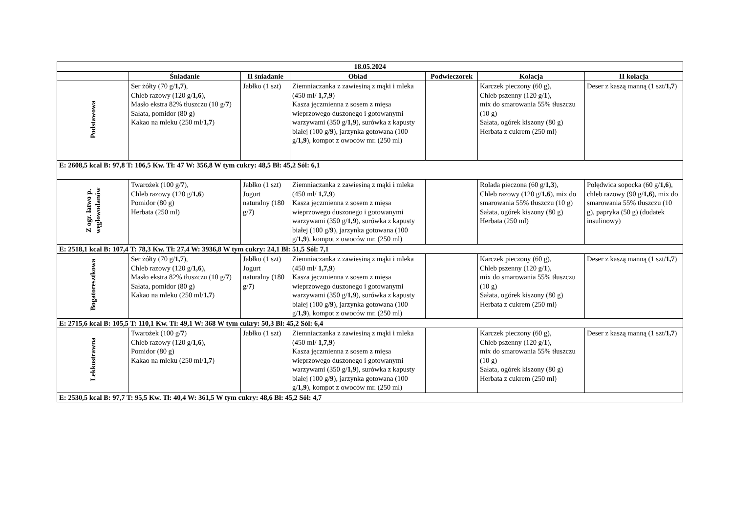| 18.05.2024 | | | | | | |
| --- | --- | --- | --- | --- | --- | --- |
| | Śniadanie | II śniadanie | Obiad | Podwieczorek | Kolacja | II kolacja |
| Podstawowa | Ser żółty (70 g/ 1,7 ), Chleb razowy (120 g/ 1,6 ), Masło ekstra 82% tłuszczu (10 g/ 7 ) Sałata, pomidor (80 g) Kakao na mleku (250 ml/ 1,7 ) | Jabłko (1 szt) | Ziemniaczanka z zawiesiną z mąki i mleka (450 ml/ 1,7,9 ) Kasza jęczmienna z sosem z mięsa wieprzowego duszonego i gotowanymi warzywami (350 g/ 1,9 ), surówka z kapusty białej (100 g/ 9 ), jarzynka gotowana (100 g/ 1,9 ), kompot z owoców mr. (250 ml) | | Karczek pieczony (60 g), Chleb pszenny (120 g/ 1 ), mix do smarowania 55% tłuszczu (10 g) Sałata, ogórek kiszony (80 g) Herbata z cukrem (250 ml) | Deser z kaszą manną (1 szt/ 1,7 ) |
| E: 2608,5 kcal B: 97,8 T: 106,5 Kw. Tł: 47 W: 356,8 W tym cukry: 48,5 Bł: 45,2 Sól: 6,1 | | | | | | |
| Z ogr. łatwo p. węglowodanów | Twarożek (100 g/ 7 ), Chleb razowy (120 g/ 1,6 ) Pomidor (80 g) Herbata (250 ml) | Jabłko (1 szt) Jogurt naturalny (180 g/ 7 ) | Ziemniaczanka z zawiesiną z mąki i mleka (450 ml/ 1,7,9 ) Kasza jęczmienna z sosem z mięsa wieprzowego duszonego i gotowanymi warzywami (350 g/ 1,9 ), surówka z kapusty białej (100 g/ 9 ), jarzynka gotowana (100 g/ 1,9 ), kompot z owoców mr. (250 ml) | | Rolada pieczona (60 g/ 1,3 ), Chleb razowy (120 g/ 1,6 ), mix do smarowania 55% tłuszczu (10 g) Sałata, ogórek kiszony (80 g) Herbata (250 ml) | Polędwica sopocka (60 g/ 1,6 ), chleb razowy (90 g/ 1,6 ), mix do smarowania 55% tłuszczu (10 g), papryka (50 g) (dodatek insulinowy) |
| E: 2518,1 kcal B: 107,4 T: 78,3 Kw. Tł: 27,4 W: 3936,8 W tym cukry: 24,1 Bł: 51,5 Sól: 7,1 | | | | | | |
| Bogatoresztkowa | Ser żółty (70 g/ 1,7 ), Chleb razowy (120 g/ 1,6 ), Masło ekstra 82% tłuszczu (10 g/ 7 ) Sałata, pomidor (80 g) Kakao na mleku (250 ml/ 1,7 ) | Jabłko (1 szt) Jogurt naturalny (180 g/ 7 ) | Ziemniaczanka z zawiesiną z mąki i mleka (450 ml/ 1,7,9 ) Kasza jęczmienna z sosem z mięsa wieprzowego duszonego i gotowanymi warzywami (350 g/ 1,9 ), surówka z kapusty białej (100 g/ 9 ), jarzynka gotowana (100 g/ 1,9 ), kompot z owoców mr. (250 ml) | | Karczek pieczony (60 g), Chleb pszenny (120 g/ 1 ), mix do smarowania 55% tłuszczu (10 g) Sałata, ogórek kiszony (80 g) Herbata z cukrem (250 ml) | Deser z kaszą manną (1 szt/ 1,7 ) |
| E: 2715,6 kcal B: 105,5 T: 110,1 Kw. Tł: 49,1 W: 368 W tym cukry: 50,3 Bł: 45,2 Sól: 6,4 | | | | | | |
| Lekkostrawna | Twarożek (100 g/ 7 ) Chleb razowy (120 g/ 1,6 ), Pomidor (80 g) Kakao na mleku (250 ml/ 1,7 ) | Jabłko (1 szt) | Ziemniaczanka z zawiesiną z mąki i mleka (450 ml/ 1,7,9 ) Kasza jęczmienna z sosem z mięsa wieprzowego duszonego i gotowanymi warzywami (350 g/ 1,9 ), surówka z kapusty białej (100 g/ 9 ), jarzynka gotowana (100 g/ 1,9 ), kompot z owoców mr. (250 ml) | | Karczek pieczony (60 g), Chleb pszenny (120 g/ 1 ), mix do smarowania 55% tłuszczu (10 g) Sałata, ogórek kiszony (80 g) Herbata z cukrem (250 ml) | Deser z kaszą manną (1 szt/ 1,7 ) |
| E: 2530,5 kcal B: 97,7 T: 95,5 Kw. Tł: 40,4 W: 361,5 W tym cukry: 48,6 Bł: 45,2 Sól: 4,7 | | | | | | |